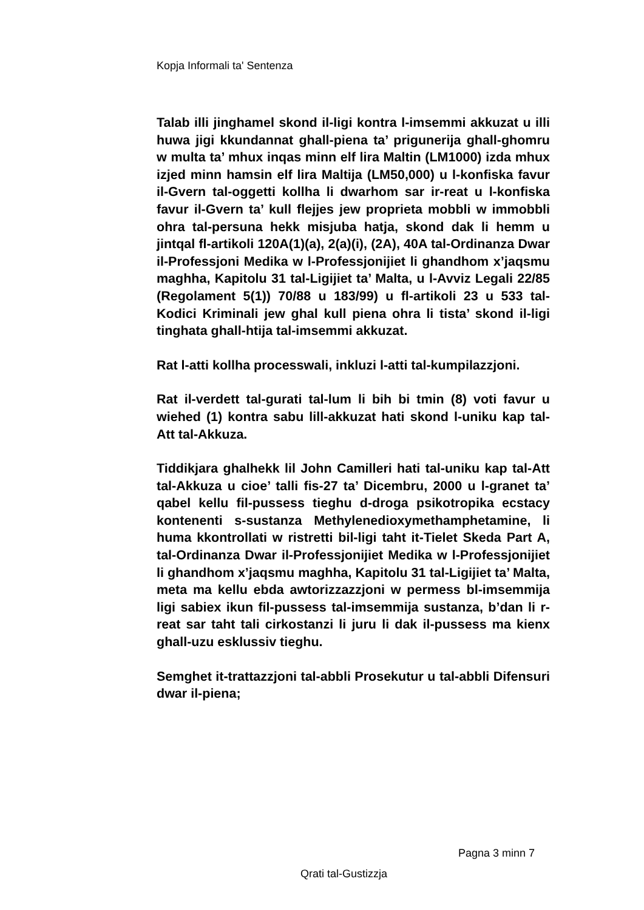Kopja Informali ta' Sentenza
Talab illi jinghamel skond il-ligi kontra l-imsemmi akkuzat u illi huwa jigi kkundannat ghall-piena ta’ prigunerija ghall-ghomru w multa ta’ mhux inqas minn elf lira Maltin (LM1000) izda mhux izjed minn hamsin elf lira Maltija (LM50,000) u l-konfiska favur il-Gvern tal-oggetti kollha li dwarhom sar ir-reat u l-konfiska favur il-Gvern ta’ kull flejjes jew proprieta mobbli w immobbli ohra tal-persuna hekk misjuba hatja, skond dak li hemm u jintqal fl-artikoli 120A(1)(a), 2(a)(i), (2A), 40A tal-Ordinanza Dwar il-Professjoni Medika w l-Professjonijiet li ghandhom x’jaqsmu maghha, Kapitolu 31 tal-Ligijiet ta’ Malta, u l-Avviz Legali 22/85 (Regolament 5(1)) 70/88 u 183/99) u fl-artikoli 23 u 533 tal-Kodici Kriminali jew ghal kull piena ohra li tista’ skond il-ligi tinghata ghall-htija tal-imsemmi akkuzat.
Rat l-atti kollha processwali, inkluzi l-atti tal-kumpilazzjoni.
Rat il-verdett tal-gurati tal-lum li bih bi tmin (8) voti favur u wiehed (1) kontra sabu lill-akkuzat hati skond l-uniku kap tal-Att tal-Akkuza.
Tiddikjara ghalhekk lil John Camilleri hati tal-uniku kap tal-Att tal-Akkuza u cioe’ talli fis-27 ta’ Dicembru, 2000 u l-granet ta’ qabel kellu fil-pussess tieghu d-droga psikotropika ecstacy kontenenti s-sustanza Methylenedioxymethamphetamine, li huma kkontrollati w ristretti bil-ligi taht it-Tielet Skeda Part A, tal-Ordinanza Dwar il-Professjonijiet Medika w l-Professjonijiet li ghandhom x’jaqsmu maghha, Kapitolu 31 tal-Ligijiet ta’ Malta, meta ma kellu ebda awtorizzazzjoni w permess bl-imsemmija ligi sabiex ikun fil-pussess tal-imsemmija sustanza, b’dan li r-reat sar taht tali cirkostanzi li juru li dak il-pussess ma kienx ghall-uzu esklussiv tieghu.
Semghet it-trattazzjoni tal-abbli Prosekutur u tal-abbli Difensuri dwar il-piena;
Pagna 3 minn 7
Qrati tal-Gustizzja